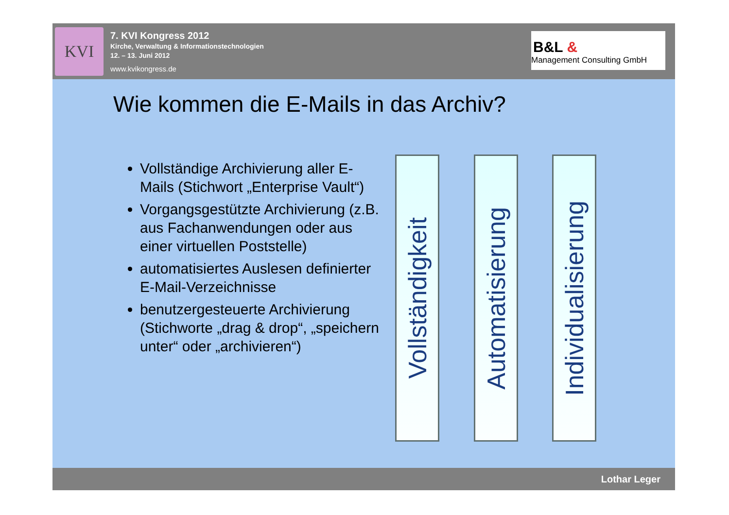KVI
7. KVI Kongress 2012
Kirche, Verwaltung & Informationstechnologien
12. – 13. Juni 2012
www.kvikongress.de
B&L &
Management Consulting GmbH
Wie kommen die E-Mails in das Archiv?
Vollständige Archivierung aller E-Mails (Stichwort „Enterprise Vault“)
Vorgangsgestützte Archivierung (z.B. aus Fachanwendungen oder aus einer virtuellen Poststelle)
automatisiertes Auslesen definierter E-Mail-Verzeichnisse
benutzergesteuerte Archivierung (Stichworte „drag & drop“, „speichern unter“ oder „archivieren“)
Vollständigkeit
Automatisierung
Individualisierung
Lothar Leger